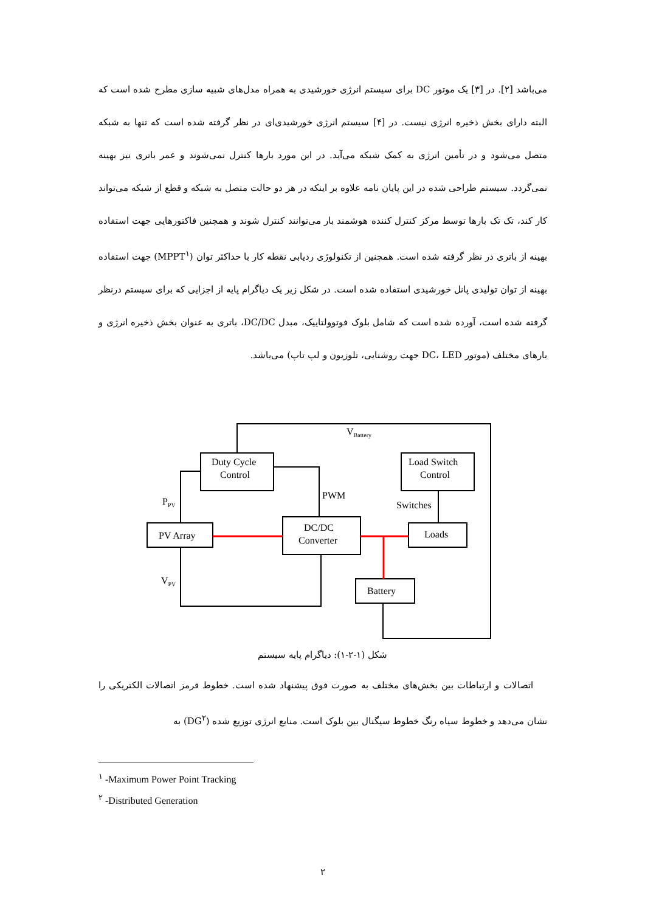می‌باشد [۲]. در [۳] یک موتور DC برای سیستم انرژی خورشیدی به همراه مدل‌های شبیه سازی مطرح شده است که البته دارای بخش ذخیره انرژی نیست. در [۴] سیستم انرژی خورشیدی‌ای در نظر گرفته شده است که تنها به شبکه متصل می‌شود و در تأمین انرژی به کمک شبکه می‌آید. در این مورد بارها کنترل نمی‌شوند و عمر باتری نیز بهینه نمی‌گردد. سیستم طراحی شده در این پایان نامه علاوه بر اینکه در هر دو حالت متصل به شبکه و قطع از شبکه می‌تواند کار کند، تک تک بارها توسط مرکز کنترل کننده هوشمند بار می‌توانند کنترل شوند و همچنین فاکتورهایی جهت استفاده بهینه از باتری در نظر گرفته شده است. همچنین از تکنولوژی ردیابی نقطه کار با حداکثر توان (MPPT<sup>۱</sup>) جهت استفاده بهینه از توان تولیدی پانل خورشیدی استفاده شده است. در شکل زیر یک دیاگرام پایه از اجزایی که برای سیستم درنظر گرفته شده است، آورده شده است که شامل بلوک فوتوولتاییک، مبدل DC/DC، باتری به عنوان بخش ذخیره انرژی و بارهای مختلف (موتور DC، LED جهت روشنایی، تلوزیون و لپ تاپ) می‌باشد.
VBattery
Duty Cycle
Control
Load Switch
Control
PWM
Switches
PPV
PV Array
DC/DC
Converter
Loads
Battery
VPV
شکل (۱-۲-۱): دیاگرام پایه سیستم
اتصالات و ارتباطات بین بخش‌های مختلف به صورت فوق پیشنهاد شده است. خطوط قرمز اتصالات الکتریکی را نشان می‌دهد و خطوط سیاه رنگ خطوط سیگنال بین بلوک است. منابع انرژی توزیع شده (DG<sup>۲</sup>) به
<sup>۱</sup> -Maximum Power Point Tracking
<sup>۲</sup> -Distributed Generation
۲